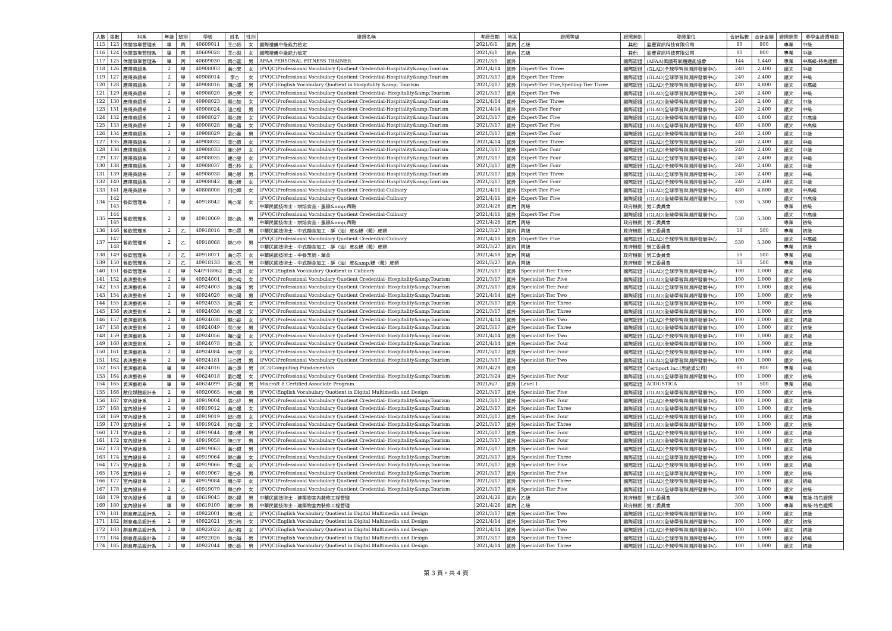| 人數 | 張數 | 科系 | 年級 | 班別 | 學號 | 姓名 | 性別 | 證照名稱 | 考證日期 | 地區 | 證照等級 | 證照類別 | 發證單位 | 合計點數 | 合計金額 | 證照類型 | 獎學金證照項目 |
| --- | --- | --- | --- | --- | --- | --- | --- | --- | --- | --- | --- | --- | --- | --- | --- | --- | --- |
| 115 | 123 | 休閒事業管理系 | 畢 | 丙 | 40609011 | 王○鈺 | 女 | 國際禮儀中級能力檢定 | 2021/6/1 | 國內 | 乙級 | 其他 | 盈豐資訊科技有限公司 | 80 | 800 | 專業 | 中級 |
| 116 | 124 | 休閒事業管理系 | 畢 | 丙 | 40609028 | 王○梨 | 女 | 國際禮儀中級能力檢定 | 2021/6/1 | 國內 | 乙級 | 其他 | 盈豐資訊科技有限公司 | 80 | 800 | 專業 | 中級 |
| 117 | 125 | 休閒事業管理系 | 畢 | 丙 | 40609030 | 齊○霆 | 男 | AFAA PERSONAL FITNESS TRAINER | 2021/3/1 | 國外 | | 國際認證 | (AFAA)美國有氧體適能協會 | 144 | 1,440 | 專業 | 中高級-特色證照 |
| 118 | 126 | 應用英語系 | 2 | 甲 | 40908003 | 黃○安 | 女 | (PVQC)Professional Vocabulary Quotient Credential-Hospitality&amp;Tourism | 2021/4/14 | 國外 | Expert-Tier Three | 國際認證 | (GLAD)全球學習與測評發展中心 | 240 | 2,400 | 語文 | 中級 |
| 119 | 127 | 應用英語系 | 2 | 甲 | 40908014 | 李○ | 女 | (PVQC)Professional Vocabulary Quotient Credential-Hospitality&amp;Tourism | 2021/3/17 | 國外 | Expert-Tier Three | 國際認證 | (GLAD)全球學習與測評發展中心 | 240 | 2,400 | 語文 | 中級 |
| 120 | 128 | 應用英語系 | 2 | 甲 | 40908016 | 陳○潚 | 男 | (PVQC)English Vocabulary Quotient in Hospitality &amp; Tourism | 2021/3/17 | 國外 | Expert-Tier Five,Spelling-Tier Three | 國際認證 | (GLAD)全球學習與測評發展中心 | 480 | 4,800 | 語文 | 中高級 |
| 121 | 129 | 應用英語系 | 2 | 甲 | 40908020 | 張○雯 | 女 | (PVQC)Professional Vocabulary Quotient Credential- Hospitality&amp;Tourism | 2021/3/17 | 國外 | Expert-Tier Two | 國際認證 | (GLAD)全球學習與測評發展中心 | 240 | 2,400 | 語文 | 中級 |
| 122 | 130 | 應用英語系 | 2 | 甲 | 40908023 | 蔡○如 | 女 | (PVQC)Professional Vocabulary Quotient Credential-Hospitality&amp;Tourism | 2021/4/14 | 國外 | Expert-Tier Three | 國際認證 | (GLAD)全球學習與測評發展中心 | 240 | 2,400 | 語文 | 中級 |
| 123 | 131 | 應用英語系 | 2 | 甲 | 40908024 | 溫○程 | 男 | (PVQC)Professional Vocabulary Quotient Credential-Hospitality&amp;Tourism | 2021/4/14 | 國外 | Expert-Tier Four | 國際認證 | (GLAD)全球學習與測評發展中心 | 240 | 2,400 | 語文 | 中級 |
| 124 | 132 | 應用英語系 | 2 | 甲 | 40908027 | 蔡○錡 | 女 | (PVQC)Professional Vocabulary Quotient Credential-Hospitality&amp;Tourism | 2021/3/17 | 國外 | Expert-Tier Five | 國際認證 | (GLAD)全球學習與測評發展中心 | 480 | 4,800 | 語文 | 中高級 |
| 125 | 133 | 應用英語系 | 2 | 甲 | 40908028 | 蔡○嘉 | 女 | (PVQC)Professional Vocabulary Quotient Credential-Hospitality&amp;Tourism | 2021/3/17 | 國外 | Expert-Tier Five | 國際認證 | (GLAD)全球學習與測評發展中心 | 480 | 4,800 | 語文 | 中高級 |
| 126 | 134 | 應用英語系 | 2 | 甲 | 40908029 | 劉○蓁 | 男 | (PVQC)Professional Vocabulary Quotient Credential-Hospitality&amp;Tourism | 2021/3/17 | 國外 | Expert-Tier Four | 國際認證 | (GLAD)全球學習與測評發展中心 | 240 | 2,400 | 語文 | 中級 |
| 127 | 135 | 應用英語系 | 2 | 甲 | 40908032 | 黎○懷 | 女 | (PVQC)Professional Vocabulary Quotient Credential-Hospitality&amp;Tourism | 2021/4/14 | 國外 | Expert-Tier Three | 國際認證 | (GLAD)全球學習與測評發展中心 | 240 | 2,400 | 語文 | 中級 |
| 128 | 136 | 應用英語系 | 2 | 甲 | 40908033 | 謝○妤 | 女 | (PVQC)Professional Vocabulary Quotient Credential-Hospitality&amp;Tourism | 2021/3/17 | 國外 | Expert-Tier Four | 國際認證 | (GLAD)全球學習與測評發展中心 | 240 | 2,400 | 語文 | 中級 |
| 129 | 137 | 應用英語系 | 2 | 甲 | 40908035 | 連○瑩 | 女 | (PVQC)Professional Vocabulary Quotient Credential-Hospitality&amp;Tourism | 2021/3/17 | 國外 | Expert-Tier Four | 國際認證 | (GLAD)全球學習與測評發展中心 | 240 | 2,400 | 語文 | 中級 |
| 130 | 138 | 應用英語系 | 2 | 甲 | 40908037 | 賈○玲 | 女 | (PVQC)Professional Vocabulary Quotient Credential-Hospitality&amp;Tourism | 2021/3/17 | 國外 | Expert-Tier Four | 國際認證 | (GLAD)全球學習與測評發展中心 | 240 | 2,400 | 語文 | 中級 |
| 131 | 139 | 應用英語系 | 2 | 甲 | 40908038 | 簡○恩 | 男 | (PVQC)Professional Vocabulary Quotient Credential-Hospitality&amp;Tourism | 2021/3/17 | 國外 | Expert-Tier Three | 國際認證 | (GLAD)全球學習與測評發展中心 | 240 | 2,400 | 語文 | 中級 |
| 132 | 140 | 應用英語系 | 2 | 甲 | 40908042 | 簡○臻 | 女 | (PVQC)Professional Vocabulary Quotient Credential-Hospitality&amp;Tourism | 2021/3/17 | 國外 | Expert-Tier Four | 國際認證 | (GLAD)全球學習與測評發展中心 | 240 | 2,400 | 語文 | 中級 |
| 133 | 141 | 應用英語系 | 3 | 甲 | 40808008 | 何○嬋 | 女 | (PVQC)Professional Vocabulary Quotient Credential-Culinary | 2021/4/11 | 國外 | Expert-Tier Five | 國際認證 | (GLAD)全球學習與測評發展中心 | 480 | 4,800 | 語文 | 中高級 |
| 134 | 142 | 餐飲管理系 | 2 | 甲 | 40918042 | 馬○潔 | 女 | (PVQC)Professional Vocabulary Quotient Credential-Culinary | 2021/4/11 | 國外 | Expert-Tier Five | 國際認證 | (GLAD)全球學習與測評發展中心 | 530 | 5,300 | 語文 | 中高級 |
| | 143 | | | | | | | 中華民國技術士 - 烘焙食品 - 蛋糕&amp;西點 | 2021/4/26 | 國內 | 丙級 | 政府機關 | 勞工委員會 | | | 專業 | 初級 |
| 135 | 144 | 餐飲管理系 | 2 | 甲 | 40918069 | 鄒○逸 | 男 | (PVQC)Professional Vocabulary Quotient Credential-Culinary | 2021/4/11 | 國外 | Expert-Tier Five | 國際認證 | (GLAD)全球學習與測評發展中心 | 530 | 5,300 | 語文 | 中高級 |
| | 145 | | | | | | | 中華民國技術士 - 烘焙食品 - 蛋糕&amp;西點 | 2021/4/26 | 國內 | 丙級 | 政府機關 | 勞工委員會 | | | 專業 | 初級 |
| 136 | 146 | 餐飲管理系 | 2 | 乙 | 40918016 | 李○霖 | 男 | 中華民國技術士 - 中式麵食加工 - 酥（油）皮&糕（漿）皮類 | 2021/3/27 | 國內 | 丙級 | 政府機關 | 勞工委員會 | 50 | 500 | 專業 | 初級 |
| 137 | 147 | 餐飲管理系 | 2 | 乙 | 40918068 | 鄭○中 | 男 | (PVQC)Professional Vocabulary Quotient Credential-Culinary | 2021/4/11 | 國外 | Expert-Tier Five | 國際認證 | (GLAD)全球學習與測評發展中心 | 530 | 5,300 | 語文 | 中高級 |
| | 148 | | | | | | | 中華民國技術士 - 中式麵食加工 - 酥（油）皮&糕（漿）皮類 | 2021/3/27 | 國內 | 丙級 | 政府機關 | 勞工委員會 | | | 專業 | 初級 |
| 138 | 149 | 餐飲管理系 | 2 | 乙 | 40918071 | 黃○芯 | 女 | 中華民國技術士 - 中餐烹調 - 葷食 | 2021/4/18 | 國內 | 丙級 | 政府機關 | 勞工委員會 | 50 | 500 | 專業 | 初級 |
| 139 | 150 | 餐飲管理系 | 2 | 乙 | 40918133 | 謝○杰 | 男 | 中華民國技術士 - 中式麵食加工 - 酥（油）皮&amp;糕（漿）皮類 | 2021/3/27 | 國內 | 丙級 | 政府機關 | 勞工委員會 | 50 | 500 | 專業 | 初級 |
| 140 | 151 | 餐飲管理系 | 2 | 甲 | N40918062 | 辜○淇 | 女 | (PVQC)English Vocabulary Quotient in Culinary | 2021/3/17 | 國外 | Specialist-Tier Three | 國際認證 | (GLAD)全球學習與測評發展中心 | 100 | 1,000 | 語文 | 初級 |
| 141 | 152 | 表演藝術系 | 2 | 甲 | 40924001 | 鄭○昀 | 女 | (PVQC)Professional Vocabulary Quotient Credential- Hospitality&amp;Tourism | 2021/3/17 | 國外 | Specialist-Tier Five | 國際認證 | (GLAD)全球學習與測評發展中心 | 100 | 1,000 | 語文 | 初級 |
| 142 | 153 | 表演藝術系 | 2 | 甲 | 40924003 | 吳○璿 | 男 | (PVQC)Professional Vocabulary Quotient Credential- Hospitality&amp;Tourism | 2021/3/17 | 國外 | Specialist-Tier Four | 國際認證 | (GLAD)全球學習與測評發展中心 | 100 | 1,000 | 語文 | 初級 |
| 143 | 154 | 表演藝術系 | 2 | 甲 | 40924020 | 林○陽 | 男 | (PVQC)Professional Vocabulary Quotient Credential- Hospitality&amp;Tourism | 2021/4/14 | 國外 | Specialist-Tier Two | 國際認證 | (GLAD)全球學習與測評發展中心 | 100 | 1,000 | 語文 | 初級 |
| 144 | 155 | 表演藝術系 | 2 | 甲 | 40924033 | 吳○霽 | 女 | (PVQC)Professional Vocabulary Quotient Credential- Hospitality&amp;Tourism | 2021/3/17 | 國外 | Specialist-Tier Three | 國際認證 | (GLAD)全球學習與測評發展中心 | 100 | 1,000 | 語文 | 初級 |
| 145 | 156 | 表演藝術系 | 2 | 甲 | 40924036 | 林○媛 | 女 | (PVQC)Professional Vocabulary Quotient Credential- Hospitality&amp;Tourism | 2021/3/17 | 國外 | Specialist-Tier Three | 國際認證 | (GLAD)全球學習與測評發展中心 | 100 | 1,000 | 語文 | 初級 |
| 146 | 157 | 表演藝術系 | 2 | 甲 | 40924038 | 蘇○蓰 | 女 | (PVQC)Professional Vocabulary Quotient Credential- Hospitality&amp;Tourism | 2021/4/14 | 國外 | Specialist-Tier Two | 國際認證 | (GLAD)全球學習與測評發展中心 | 100 | 1,000 | 語文 | 初級 |
| 147 | 158 | 表演藝術系 | 2 | 甲 | 40924049 | 葉○安 | 男 | (PVQC)Professional Vocabulary Quotient Credential- Hospitality&amp;Tourism | 2021/3/17 | 國外 | Specialist-Tier Three | 國際認證 | (GLAD)全球學習與測評發展中心 | 100 | 1,000 | 語文 | 初級 |
| 148 | 159 | 表演藝術系 | 2 | 甲 | 40924056 | 賴○萱 | 女 | (PVQC)Professional Vocabulary Quotient Credential- Hospitality&amp;Tourism | 2021/4/14 | 國外 | Specialist-Tier Two | 國際認證 | (GLAD)全球學習與測評發展中心 | 100 | 1,000 | 語文 | 初級 |
| 149 | 160 | 表演藝術系 | 2 | 甲 | 40924078 | 曾○柔 | 女 | (PVQC)Professional Vocabulary Quotient Credential- Hospitality&amp;Tourism | 2021/4/14 | 國外 | Specialist-Tier Four | 國際認證 | (GLAD)全球學習與測評發展中心 | 100 | 1,000 | 語文 | 初級 |
| 150 | 161 | 表演藝術系 | 2 | 甲 | 40924084 | 林○容 | 女 | (PVQC)Professional Vocabulary Quotient Credential- Hospitality&amp;Tourism | 2021/3/17 | 國外 | Specialist-Tier Four | 國際認證 | (GLAD)全球學習與測評發展中心 | 100 | 1,000 | 語文 | 初級 |
| 151 | 162 | 表演藝術系 | 2 | 甲 | 40924181 | 汪○哲 | 男 | (PVQC)Professional Vocabulary Quotient Credential- Hospitality&amp;Tourism | 2021/3/17 | 國外 | Specialist-Tier Two | 國際認證 | (GLAD)全球學習與測評發展中心 | 100 | 1,000 | 語文 | 初級 |
| 152 | 163 | 表演藝術系 | 畢 | 甲 | 40624016 | 黃○灝 | 男 | (IC3)Computing Fundamentals | 2021/4/28 | 國外 | | 國際認證 | Certiport Inc.[思遞波公司] | 80 | 800 | 專業 | 中級 |
| 153 | 164 | 表演藝術系 | 畢 | 甲 | 40624018 | 劉○媛 | 女 | (PVQC)Professional Vocabulary Quotient Credential- Hospitality&amp;Tourism | 2021/3/24 | 國外 | Specialist-Tier Four | 國際認證 | (GLAD)全球學習與測評發展中心 | 100 | 1,000 | 語文 | 初級 |
| 154 | 165 | 表演藝術系 | 畢 | 甲 | 40624099 | 許○賢 | 男 | Mixcraft 8 Certified Associate Program | 2021/6/7 | 國外 | Level 1 | 國際認證 | ACOUSTICA | 50 | 500 | 專業 | 初級 |
| 155 | 166 | 數位媒體設計系 | 2 | 甲 | 40920065 | 林○麟 | 男 | (PVQC)English Vocabulary Quotient in Digital Multimedia and Design | 2021/3/17 | 國外 | Specialist-Tier Five | 國際認證 | (GLAD)全球學習與測評發展中心 | 100 | 1,000 | 語文 | 初級 |
| 156 | 167 | 室內設計系 | 2 | 甲 | 40919004 | 張○評 | 男 | (PVQC)Professional Vocabulary Quotient Credential- Hospitality&amp;Tourism | 2021/3/17 | 國外 | Specialist-Tier Four | 國際認證 | (GLAD)全球學習與測評發展中心 | 100 | 1,000 | 語文 | 初級 |
| 157 | 168 | 室內設計系 | 2 | 甲 | 40919012 | 黃○媛 | 女 | (PVQC)Professional Vocabulary Quotient Credential- Hospitality&amp;Tourism | 2021/3/17 | 國外 | Specialist-Tier Three | 國際認證 | (GLAD)全球學習與測評發展中心 | 100 | 1,000 | 語文 | 初級 |
| 158 | 169 | 室內設計系 | 2 | 甲 | 40919019 | 邱○慈 | 女 | (PVQC)Professional Vocabulary Quotient Credential- Hospitality&amp;Tourism | 2021/3/17 | 國外 | Specialist-Tier Four | 國際認證 | (GLAD)全球學習與測評發展中心 | 100 | 1,000 | 語文 | 初級 |
| 159 | 170 | 室內設計系 | 2 | 甲 | 40919024 | 何○慧 | 女 | (PVQC)Professional Vocabulary Quotient Credential- Hospitality&amp;Tourism | 2021/3/17 | 國外 | Specialist-Tier Three | 國際認證 | (GLAD)全球學習與測評發展中心 | 100 | 1,000 | 語文 | 初級 |
| 160 | 171 | 室內設計系 | 2 | 甲 | 40919044 | 游○隆 | 男 | (PVQC)Professional Vocabulary Quotient Credential- Hospitality&amp;Tourism | 2021/3/17 | 國外 | Specialist-Tier Four | 國際認證 | (GLAD)全球學習與測評發展中心 | 100 | 1,000 | 語文 | 初級 |
| 161 | 172 | 室內設計系 | 2 | 甲 | 40919058 | 陳○宇 | 男 | (PVQC)Professional Vocabulary Quotient Credential- Hospitality&amp;Tourism | 2021/3/17 | 國外 | Specialist-Tier Four | 國際認證 | (GLAD)全球學習與測評發展中心 | 100 | 1,000 | 語文 | 初級 |
| 162 | 173 | 室內設計系 | 2 | 甲 | 40919063 | 黃○傑 | 男 | (PVQC)Professional Vocabulary Quotient Credential- Hospitality&amp;Tourism | 2021/3/17 | 國外 | Specialist-Tier Four | 國際認證 | (GLAD)全球學習與測評發展中心 | 100 | 1,000 | 語文 | 初級 |
| 163 | 174 | 室內設計系 | 2 | 甲 | 40919064 | 鄭○蓁 | 女 | (PVQC)Professional Vocabulary Quotient Credential- Hospitality&amp;Tourism | 2021/3/17 | 國外 | Specialist-Tier Three | 國際認證 | (GLAD)全球學習與測評發展中心 | 100 | 1,000 | 語文 | 初級 |
| 164 | 175 | 室內設計系 | 2 | 甲 | 40919066 | 李○霆 | 女 | (PVQC)Professional Vocabulary Quotient Credential- Hospitality&amp;Tourism | 2021/3/17 | 國外 | Specialist-Tier Five | 國際認證 | (GLAD)全球學習與測評發展中心 | 100 | 1,000 | 語文 | 初級 |
| 165 | 176 | 室內設計系 | 2 | 甲 | 40919067 | 楚○彥 | 男 | (PVQC)Professional Vocabulary Quotient Credential- Hospitality&amp;Tourism | 2021/3/17 | 國外 | Specialist-Tier Five | 國際認證 | (GLAD)全球學習與測評發展中心 | 100 | 1,000 | 語文 | 初級 |
| 166 | 177 | 室內設計系 | 2 | 甲 | 40919084 | 周○宇 | 女 | (PVQC)Professional Vocabulary Quotient Credential- Hospitality&amp;Tourism | 2021/3/17 | 國外 | Specialist-Tier Three | 國際認證 | (GLAD)全球學習與測評發展中心 | 100 | 1,000 | 語文 | 初級 |
| 167 | 178 | 室內設計系 | 2 | 乙 | 40919079 | 蔡○伶 | 女 | (PVQC)Professional Vocabulary Quotient Credential- Hospitality&amp;Tourism | 2021/3/17 | 國外 | Specialist-Tier Five | 國際認證 | (GLAD)全球學習與測評發展中心 | 100 | 1,000 | 語文 | 初級 |
| 168 | 179 | 室內設計系 | 畢 | 甲 | 40619045 | 鄭○揚 | 男 | 中華民國技術士 - 建築物室內裝修工程管理 | 2021/4/26 | 國內 | 乙級 | 政府機關 | 勞工委員會 | 300 | 3,000 | 專業 | 高級-特色證照 |
| 169 | 180 | 室內設計系 | 畢 | 甲 | 40619109 | 謝○林 | 男 | 中華民國技術士 - 建築物室內裝修工程管理 | 2021/4/26 | 國內 | 乙級 | 政府機關 | 勞工委員會 | 300 | 3,000 | 專業 | 高級-特色證照 |
| 170 | 181 | 創意產品設計系 | 2 | 甲 | 40922001 | 陳○君 | 女 | (PVQC)English Vocabulary Quotient in Digital Multimedia and Design | 2021/3/17 | 國外 | Specialist-Tier Two | 國際認證 | (GLAD)全球學習與測評發展中心 | 100 | 1,000 | 語文 | 初級 |
| 171 | 182 | 創意產品設計系 | 2 | 甲 | 40922021 | 張○筠 | 女 | (PVQC)English Vocabulary Quotient in Digital Multimedia and Design | 2021/4/14 | 國外 | Specialist-Tier Two | 國際認證 | (GLAD)全球學習與測評發展中心 | 100 | 1,000 | 語文 | 初級 |
| 172 | 183 | 創意產品設計系 | 2 | 甲 | 40922022 | 余○榕 | 女 | (PVQC)English Vocabulary Quotient in Digital Multimedia and Design | 2021/4/14 | 國外 | Specialist-Tier Two | 國際認證 | (GLAD)全球學習與測評發展中心 | 100 | 1,000 | 語文 | 初級 |
| 173 | 184 | 創意產品設計系 | 2 | 甲 | 40922026 | 吳○誠 | 男 | (PVQC)English Vocabulary Quotient in Digital Multimedia and Design | 2021/3/17 | 國外 | Specialist-Tier Three | 國際認證 | (GLAD)全球學習與測評發展中心 | 100 | 1,000 | 語文 | 初級 |
| 174 | 185 | 創意產品設計系 | 2 | 甲 | 40922044 | 施○廷 | 男 | (PVQC)English Vocabulary Quotient in Digital Multimedia and Design | 2021/4/14 | 國外 | Specialist-Tier Three | 國際認證 | (GLAD)全球學習與測評發展中心 | 100 | 1,000 | 語文 | 初級 |
第 3 頁，共 4 頁